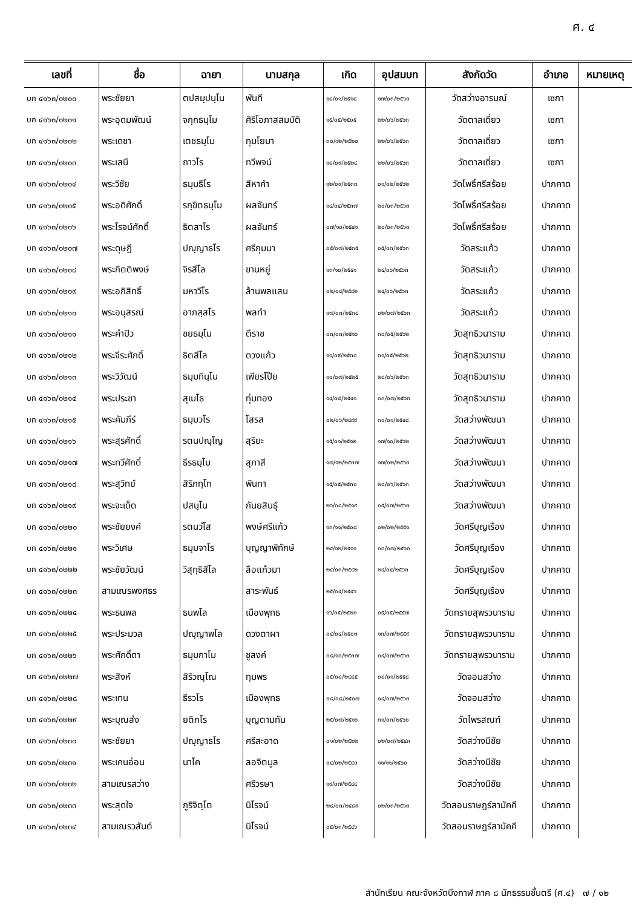ศ. ๔
| เลขที่ | ชื่อ | ฉายา | นามสกุล | เกิด | อุปสมบท | สังกัดวัด | อำเภอ | หมายเหตุ |
| --- | --- | --- | --- | --- | --- | --- | --- | --- |
| บก ๔๑๖๓/๐๒๐๐ | พระชัยยา | ตปสมฺปนฺโน | พันที | ๑๘/๐๑/๒๕๑๘ | ๑๗/๐๓/๒๕๖๐ | วัดสว่างอารมณ์ | เซกา | |
| บก ๔๑๖๓/๐๒๐๑ | พระอุดมพัฒน์ | จกฺกธมฺโม | ศิริโอภาสสมบัติ | ๑๕/๐๕/๒๕๐๕ | ๒๒/๐๖/๒๕๖๓ | วัดตาลเดี่ยว | เซกา | |
| บก ๔๑๖๓/๐๒๐๒ | พระเดชา | เตชธมฺโม | ทุมโยมา | ๓๐/๑๒/๒๕๒๐ | ๒๒/๐๖/๒๕๖๓ | วัดตาลเดี่ยว | เซกา | |
| บก ๔๑๖๓/๐๒๐๓ | พระเสนี | ถาวโร | ทวีพจน์ | ๑๘/๐๙/๒๕๒๔ | ๒๒/๐๖/๒๕๖๓ | วัดตาลเดี่ยว | เซกา | |
| บก ๔๑๖๓/๐๒๐๔ | พระวิชัย | ธมฺมธีโร | สีหาคำ | ๑๒/๐๙/๒๕๓๓ | ๐๑/๐๒/๒๕๖๒ | วัดโพธิ์ศรีสร้อย | ปากคาด | |
| บก ๔๑๖๓/๐๒๐๕ | พระอดิศักดิ์ | รกฺขิตธมฺโม | ผลจันทร์ | ๑๔/๐๔/๒๕๓๗ | ๒๐/๐๓/๒๕๖๓ | วัดโพธิ์ศรีสร้อย | ปากคาด | |
| บก ๔๑๖๓/๐๒๐๖ | พระโรจน์ศักดิ์ | ธิตสาโร | ผลจันทร์ | ๐๗/๑๐/๒๕๔๑ | ๒๐/๐๓/๒๕๖๓ | วัดโพธิ์ศรีสร้อย | ปากคาด | |
| บก ๔๑๖๓/๐๒๐๗ | พระดุษฎี | ปญฺญาธโร | ศรีภุมมา | ๐๕/๐๗/๒๕๓๕ | ๐๕/๐๓/๒๕๖๓ | วัดสระแก้ว | ปากคาด | |
| บก ๔๑๖๓/๐๒๐๘ | พระกิตติพงษ์ | จิรสีโล | ขานหยู่ | ๑๓/๑๐/๒๕๔๑ | ๒๔/๐๖/๒๕๖๓ | วัดสระแก้ว | ปากคาด | |
| บก ๔๑๖๓/๐๒๐๙ | พระอภิสิทธิ์ | มหาวีโร | ล้านพลแสน | ๐๒/๐๔/๒๕๔๒ | ๒๔/๐๖/๒๕๖๓ | วัดสระแก้ว | ปากคาด | |
| บก ๔๑๖๓/๐๒๑๐ | พระอนุสรณ์ | อาภสฺสโร | พลทำ | ๑๗/๐๓/๒๕๓๘ | ๐๒/๐๗/๒๕๖๓ | วัดสระแก้ว | ปากคาด | |
| บก ๔๑๖๓/๐๒๑๑ | พระคำปิว | ชยธมฺโม | ตีราช | ๐๓/๐๓/๒๕๑๖ | ๓๐/๐๕/๒๕๖๒ | วัดสุทธิวนาราม | ปากคาด | |
| บก ๔๑๖๓/๐๒๑๒ | พระจีระศักดิ์ | ธิตสีโล | ดวงแก้ว | ๑๑/๐๙/๒๕๓๘ | ๓๑/๐๕/๒๕๖๒ | วัดสุทธิวนาราม | ปากคาด | |
| บก ๔๑๖๓/๐๒๑๓ | พระวิวัฒน์ | ธมฺมทินฺโน | เพียรโป๊ย | ๑๐/๐๗/๒๕๒๕ | ๒๘/๐๖/๒๕๖๓ | วัดสุทธิวนาราม | ปากคาด | |
| บก ๔๑๖๓/๐๒๑๔ | พระประชา | สุเมโธ | ทุ่มทอง | ๑๔/๐๘/๒๕๔๑ | ๐๓/๐๗/๒๕๖๓ | วัดสุทธิวนาราม | ปากคาด | |
| บก ๔๑๖๓/๐๒๑๕ | พระคัมภีร์ | ธมฺมวโร | โสรส | ๐๒/๐๖/๒๔๙๙ | ๓๐/๐๑/๒๕๔๘ | วัดสว่างพัฒนา | ปากคาด | |
| บก ๔๑๖๓/๐๒๑๖ | พระสุรศักดิ์ | รตนปญฺโญ | สุริยะ | ๑๕/๐๑/๒๕๑๒ | ๑๗/๑๐/๒๕๖๒ | วัดสว่างพัฒนา | ปากคาด | |
| บก ๔๑๖๓/๐๒๑๗ | พระทวีศักดิ์ | ธีรธมฺโม | สุภาสี | ๑๗/๑๒/๒๕๓๗ | ๑๗/๐๒/๒๕๖๓ | วัดสว่างพัฒนา | ปากคาด | |
| บก ๔๑๖๓/๐๒๑๘ | พระสุวิทย์ | สิริภทฺโท | พินทา | ๑๕/๐๕/๒๕๓๐ | ๒๘/๐๖/๒๕๖๓ | วัดสว่างพัฒนา | ปากคาด | |
| บก ๔๑๖๓/๐๒๑๙ | พระจะเด็ด | ปสนฺโน | กันยสินธุ์ | ๒๖/๐๘/๒๕๑๙ | ๐๕/๐๗/๒๕๖๓ | วัดสว่างพัฒนา | ปากคาด | |
| บก ๔๑๖๓/๐๒๒๐ | พระชัยยงค์ | รตนวํโส | พงษ์ศรีแก้ว | ๑๓/๑๑/๒๕๐๘ | ๐๒/๐๒/๒๕๕๑ | วัดศรีบุญเรือง | ปากคาด | |
| บก ๔๑๖๓/๐๒๒๑ | พระวิเศษ | ธมฺมจาโร | บุญญาพิทักษ์ | ๒๔/๑๒/๒๕๑๑ | ๐๓/๐๗/๒๕๖๐ | วัดศรีบุญเรือง | ปากคาด | |
| บก ๔๑๖๓/๐๒๒๒ | พระชัยวัฒน์ | วิสุทฺธิสีโล | ลือแก้วมา | ๒๔/๐๓/๒๕๔๒ | ๒๔/๐๔/๒๕๖๓ | วัดศรีบุญเรือง | ปากคาด | |
| บก ๔๑๖๓/๐๒๒๓ | สามเณรพงศธร | | สาระพันธ์ | ๒๕/๐๔/๒๕๔๖ | | วัดศรีบุญเรือง | ปากคาด | |
| บก ๔๑๖๓/๐๒๒๔ | พระธนพล | ธนพโล | เมืองพุทธ | ๑๖/๐๕/๒๕๒๐ | ๐๕/๐๕/๒๕๕๗ | วัดทรายสุพรวนาราม | ปากคาด | |
| บก ๔๑๖๓/๐๒๒๕ | พระประมวล | ปญฺญาพโล | ดวงตาผา | ๐๔/๐๔/๒๕๐๓ | ๑๓/๐๗/๒๕๕๙ | วัดทรายสุพรวนาราม | ปากคาด | |
| บก ๔๑๖๓/๐๒๒๖ | พระศักดิ์ดา | ธมฺมกาโม | ชูสงค์ | ๐๘/๑๐/๒๕๓๗ | ๐๔/๐๗/๒๕๖๓ | วัดทรายสุพรวนาราม | ปากคาด | |
| บก ๔๑๖๓/๐๒๒๗ | พระสิงห์ | สิริวณฺโณ | ทุมพร | ๐๕/๐๘/๒๔๘๕ | ๐๘/๐๑/๒๕๕๘ | วัดจอมสว่าง | ปากคาด | |
| บก ๔๑๖๓/๐๒๒๘ | พระเทน | ธีรวโร | เมืองพุทธ | ๐๘/๐๘/๒๕๐๗ | ๐๔/๐๗/๒๕๖๓ | วัดจอมสว่าง | ปากคาด | |
| บก ๔๑๖๓/๐๒๒๙ | พระบุณส่ง | ยติกโร | บุญตามทัน | ๒๕/๐๗/๒๕๑๖ | ๓๑/๐๓/๒๕๖๐ | วัดไพรสณฑ์ | ปากคาด | |
| บก ๔๑๖๓/๐๒๓๐ | พระชัยยา | ปญฺญาธโร | ศรีสะอาด | ๐๑/๐๒/๒๕๒๒ | ๐๒/๐๗/๒๕๔๓ | วัดสว่างมีชัย | ปากคาด | |
| บก ๔๑๖๓/๐๒๓๑ | พระเคนอ่อน | นาโค | ลอจิตมูล | ๐๔/๐๒/๒๕๔๐ | ๑๑/๑๑/๒๕๖๐ | วัดสว่างมีชัย | ปากคาด | |
| บก ๔๑๖๓/๐๒๓๒ | สามเณรสว่าง | | ศรีวรษา | ๑๙/๐๗/๒๕๔๔ | | วัดสว่างมีชัย | ปากคาด | |
| บก ๔๑๖๓/๐๒๓๓ | พระสุดใจ | ภูริจิตฺโต | นิโรจน์ | ๒๘/๐๓/๒๔๘๙ | ๐๒/๐๓/๒๕๖๓ | วัดสอนราษฎร์สามัคคี | ปากคาด | |
| บก ๔๑๖๓/๐๒๓๔ | สามเณรวสันต์ | | นิโรจน์ | ๐๕/๐๓/๒๕๔๖ | | วัดสอนราษฎร์สามัคคี | ปากคาด | |
สำนักเรียน คณะจังหวัดบึงกาฬ ภาค ๘ นักธรรมชั้นตรี (ศ.๔) ๗ / ๑๒